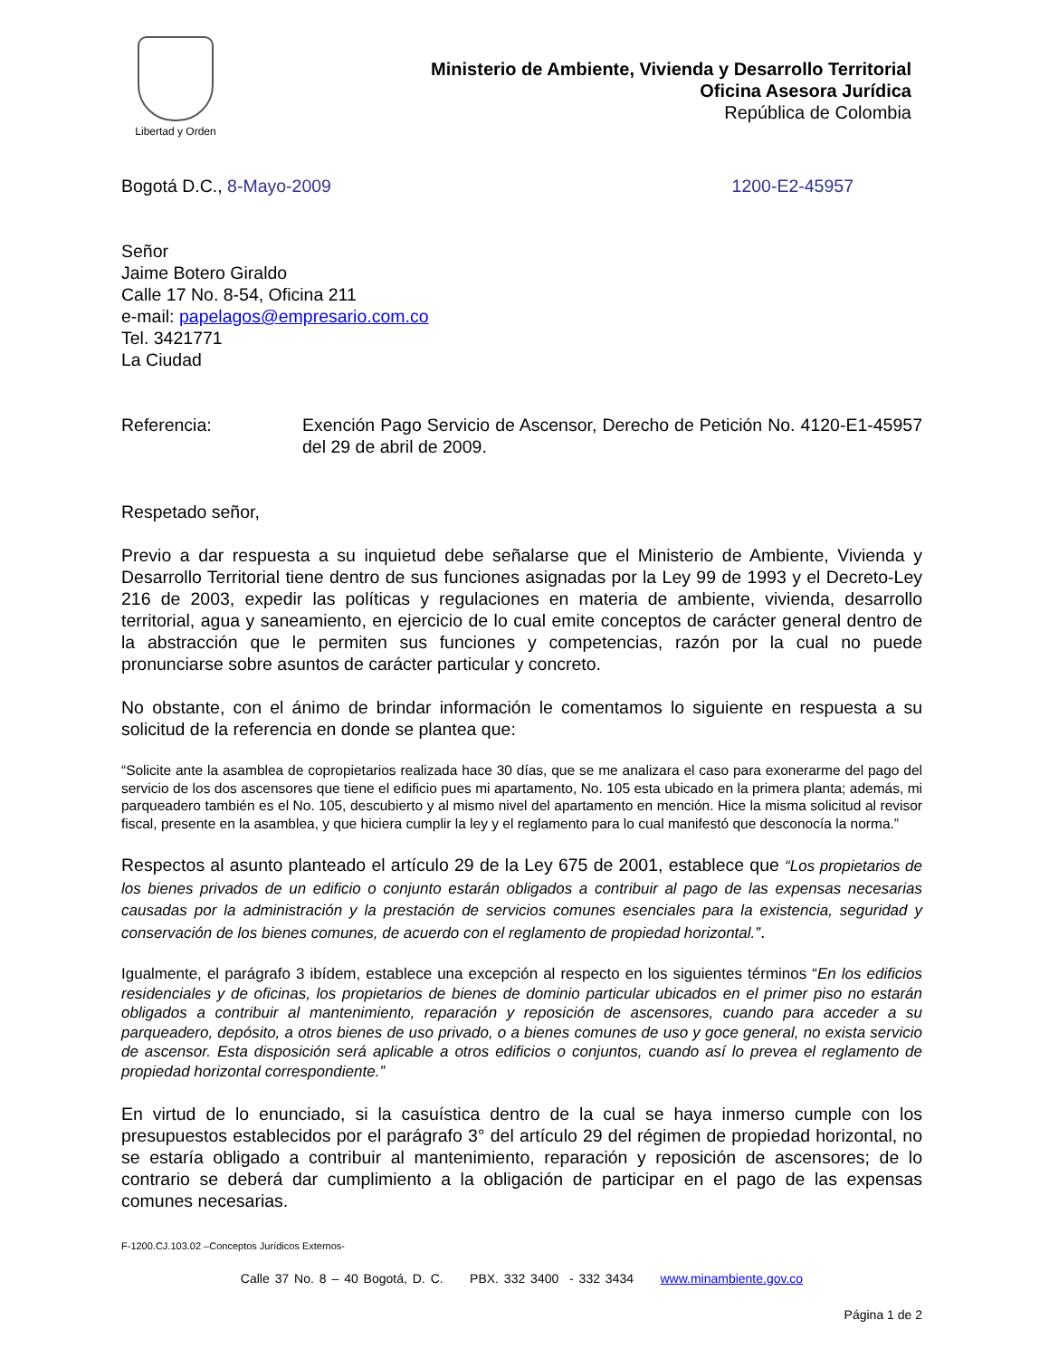Libertad y Orden
Ministerio de Ambiente, Vivienda y Desarrollo Territorial
Oficina Asesora Jurídica
República de Colombia
Bogotá D.C., 8-Mayo-2009 1200-E2-45957
Señor
Jaime Botero Giraldo
Calle 17 No. 8-54, Oficina 211
e-mail: papelagos@empresario.com.co
Tel. 3421771
La Ciudad
Referencia: Exención Pago Servicio de Ascensor, Derecho de Petición No. 4120-E1-45957 del 29 de abril de 2009.
Respetado señor,
Previo a dar respuesta a su inquietud debe señalarse que el Ministerio de Ambiente, Vivienda y Desarrollo Territorial tiene dentro de sus funciones asignadas por la Ley 99 de 1993 y el Decreto-Ley 216 de 2003, expedir las políticas y regulaciones en materia de ambiente, vivienda, desarrollo territorial, agua y saneamiento, en ejercicio de lo cual emite conceptos de carácter general dentro de la abstracción que le permiten sus funciones y competencias, razón por la cual no puede pronunciarse sobre asuntos de carácter particular y concreto.
No obstante, con el ánimo de brindar información le comentamos lo siguiente en respuesta a su solicitud de la referencia en donde se plantea que:
“Solicite ante la asamblea de copropietarios realizada hace 30 días, que se me analizara el caso para exonerarme del pago del servicio de los dos ascensores que tiene el edificio pues mi apartamento, No. 105 esta ubicado en la primera planta; además, mi parqueadero también es el No. 105, descubierto y al mismo nivel del apartamento en mención. Hice la misma solicitud al revisor fiscal, presente en la asamblea, y que hiciera cumplir la ley y el reglamento para lo cual manifestó que desconocía la norma.”
Respectos al asunto planteado el artículo 29 de la Ley 675 de 2001, establece que “Los propietarios de los bienes privados de un edificio o conjunto estarán obligados a contribuir al pago de las expensas necesarias causadas por la administración y la prestación de servicios comunes esenciales para la existencia, seguridad y conservación de los bienes comunes, de acuerdo con el reglamento de propiedad horizontal.”.
Igualmente, el parágrafo 3 ibídem, establece una excepción al respecto en los siguientes términos “En los edificios residenciales y de oficinas, los propietarios de bienes de dominio particular ubicados en el primer piso no estarán obligados a contribuir al mantenimiento, reparación y reposición de ascensores, cuando para acceder a su parqueadero, depósito, a otros bienes de uso privado, o a bienes comunes de uso y goce general, no exista servicio de ascensor. Esta disposición será aplicable a otros edificios o conjuntos, cuando así lo prevea el reglamento de propiedad horizontal correspondiente.”
En virtud de lo enunciado, si la casuística dentro de la cual se haya inmerso cumple con los presupuestos establecidos por el parágrafo 3° del artículo 29 del régimen de propiedad horizontal, no se estaría obligado a contribuir al mantenimiento, reparación y reposición de ascensores; de lo contrario se deberá dar cumplimiento a la obligación de participar en el pago de las expensas comunes necesarias.
F-1200.CJ.103.02 –Conceptos Jurídicos Externos-
Calle 37 No. 8 – 40 Bogotá, D. C. PBX. 332 3400 - 332 3434 www.minambiente.gov.co
Página 1 de 2